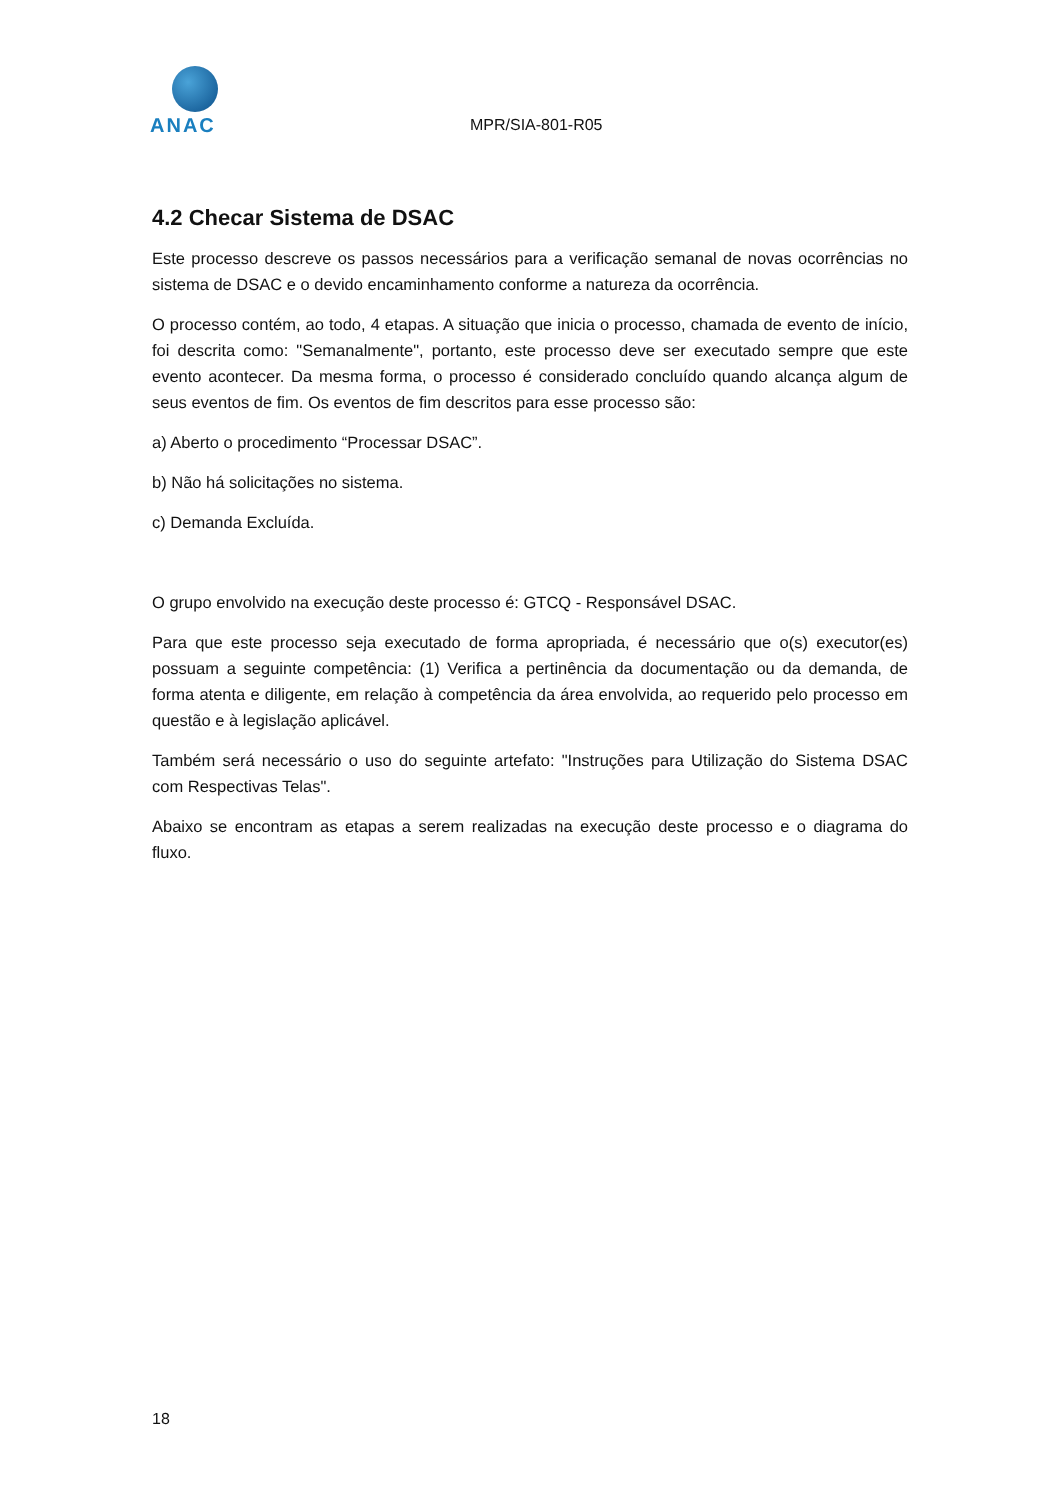ANAC
MPR/SIA-801-R05
4.2 Checar Sistema de DSAC
Este processo descreve os passos necessários para a verificação semanal de novas ocorrências no sistema de DSAC e o devido encaminhamento conforme a natureza da ocorrência.
O processo contém, ao todo, 4 etapas. A situação que inicia o processo, chamada de evento de início, foi descrita como: "Semanalmente", portanto, este processo deve ser executado sempre que este evento acontecer. Da mesma forma, o processo é considerado concluído quando alcança algum de seus eventos de fim. Os eventos de fim descritos para esse processo são:
a) Aberto o procedimento “Processar DSAC”.
b) Não há solicitações no sistema.
c) Demanda Excluída.
O grupo envolvido na execução deste processo é: GTCQ - Responsável DSAC.
Para que este processo seja executado de forma apropriada, é necessário que o(s) executor(es) possuam a seguinte competência: (1) Verifica a pertinência da documentação ou da demanda, de forma atenta e diligente, em relação à competência da área envolvida, ao requerido pelo processo em questão e à legislação aplicável.
Também será necessário o uso do seguinte artefato: "Instruções para Utilização do Sistema DSAC com Respectivas Telas".
Abaixo se encontram as etapas a serem realizadas na execução deste processo e o diagrama do fluxo.
18